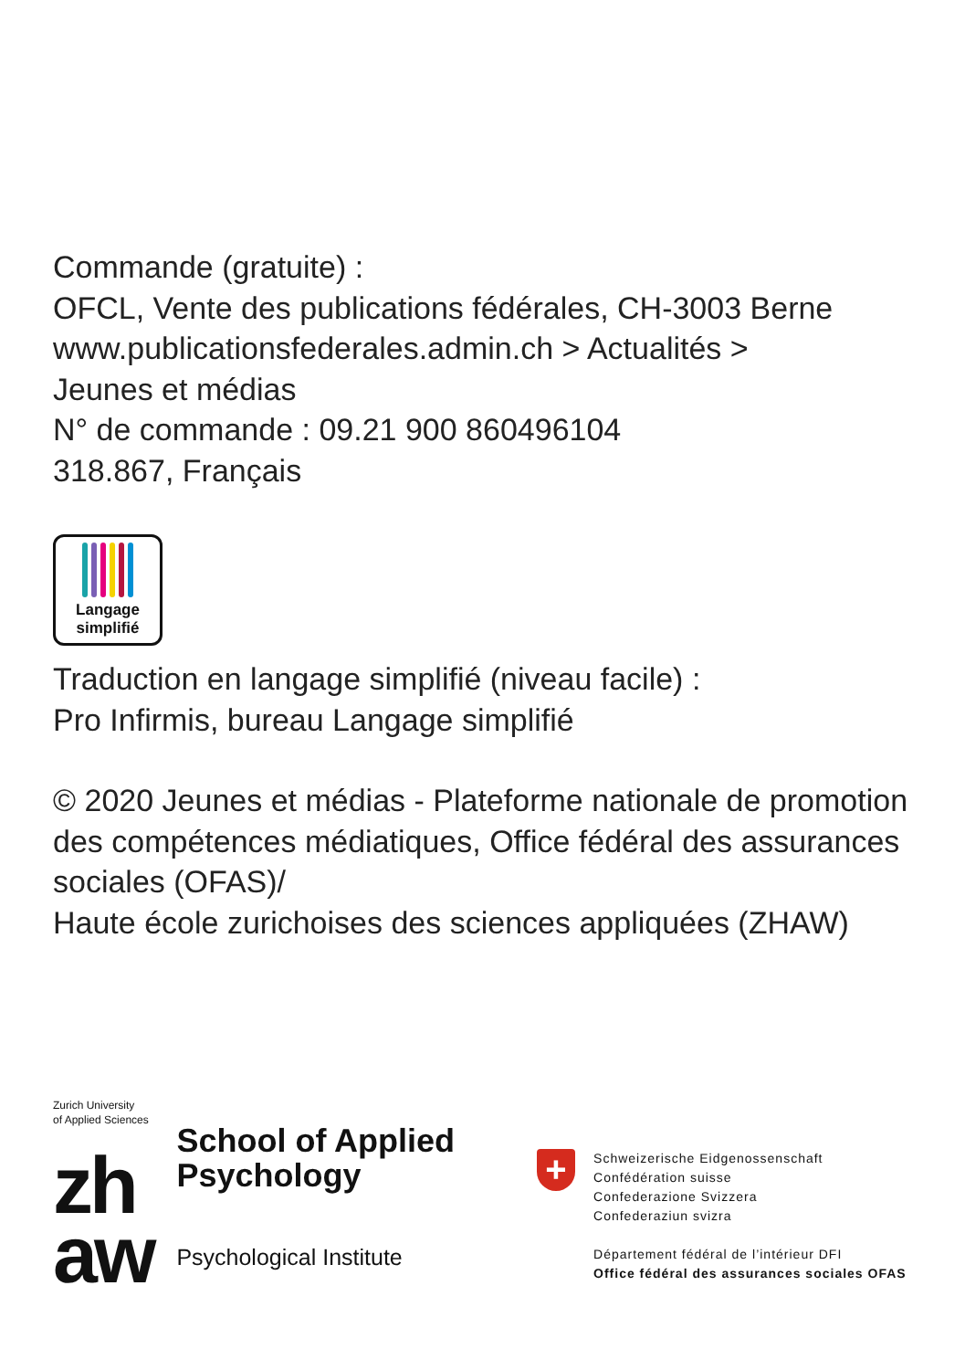Commande (gratuite) :
OFCL, Vente des publications fédérales, CH-3003 Berne
www.publicationsfederales.admin.ch > Actualités >
Jeunes et médias
N° de commande : 09.21 900 860496104
318.867, Français
Langage
simplifié
Traduction en langage simplifié (niveau facile) :
Pro Infirmis, bureau Langage simplifié
© 2020 Jeunes et médias - Plateforme nationale de promotion des compétences médiatiques, Office fédéral des assurances sociales (OFAS)/
Haute école zurichoises des sciences appliquées (ZHAW)
Zurich University
of Applied Sciences
zh
aw
School of Applied
Psychology
Psychological Institute
+
Schweizerische Eidgenossenschaft
Confédération suisse
Confederazione Svizzera
Confederaziun svizra
Département fédéral de l’intérieur DFI
Office fédéral des assurances sociales OFAS